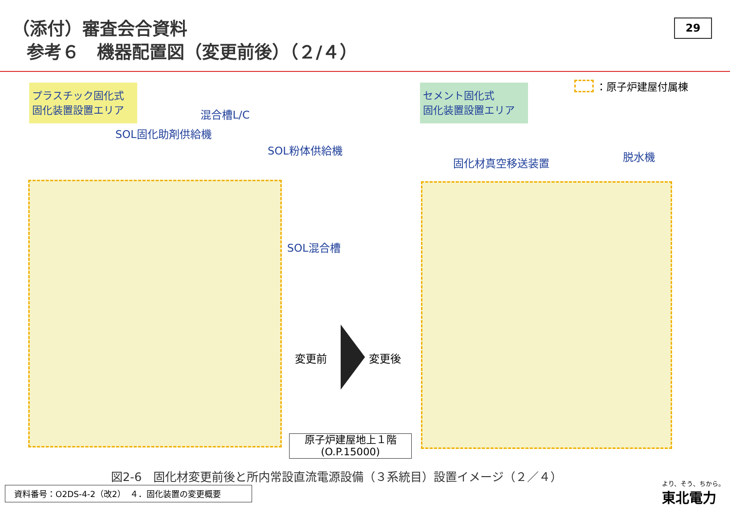（添付）審査会合資料
参考６　機器配置図（変更前後）（２/４）
29
プラスチック固化式
固化装置設置エリア
セメント固化式
固化装置設置エリア
：原子炉建屋付属棟
混合槽L/C
SOL固化助剤供給機
SOL粉体供給機
SOL混合槽
固化材真空移送装置 脱水機
変更前 変更後
原子炉建屋地上１階
(O.P.15000)
図2-6　固化材変更前後と所内常設直流電源設備（３系統目）設置イメージ（２／４）
資料番号：O2DS-4-2（改2）　４．固化装置の変更概要
より、そう、ちから。
東北電力